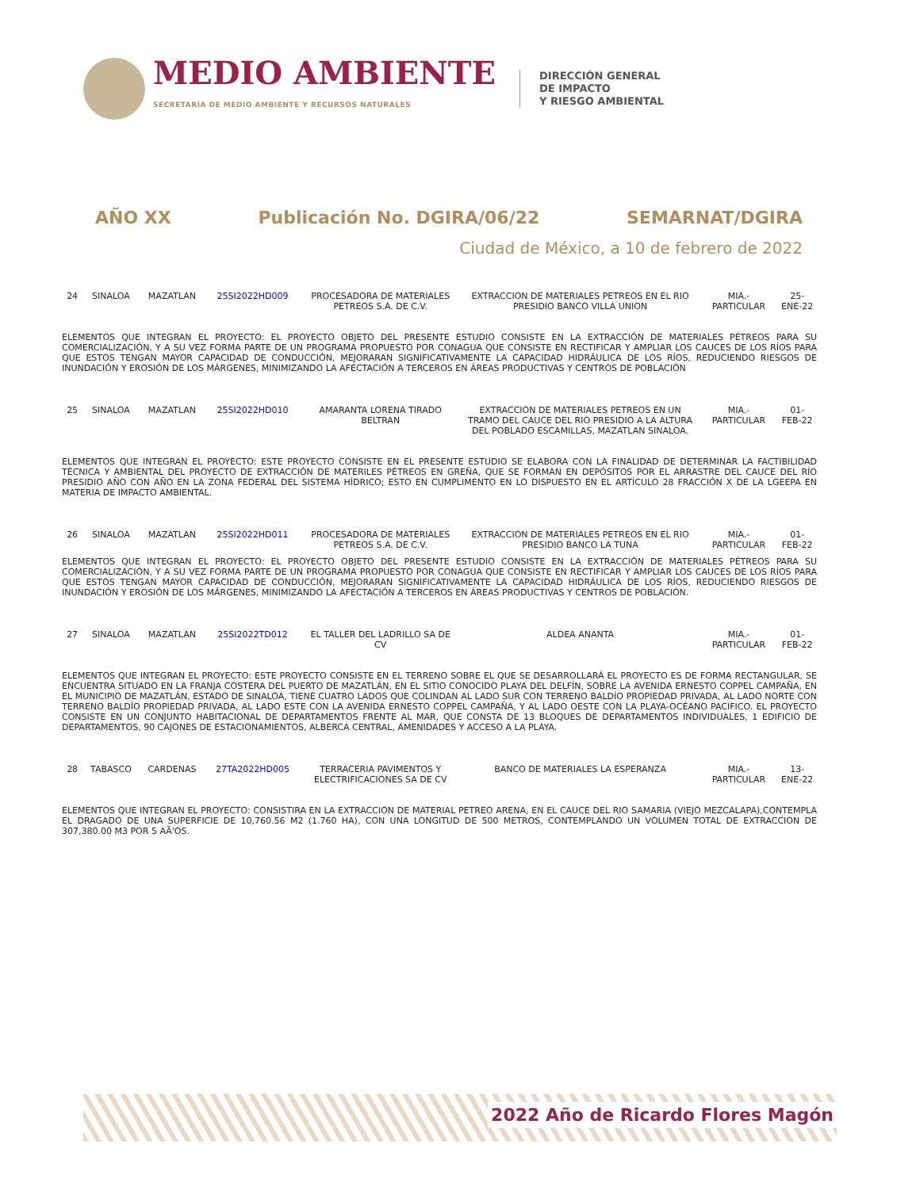MEDIO AMBIENTE
SECRETARÍA DE MEDIO AMBIENTE Y RECURSOS NATURALES
DIRECCIÓN GENERAL
DE IMPACTO
Y RIESGO AMBIENTAL
AÑO XX Publicación No. DGIRA/06/22 SEMARNAT/DGIRA
Ciudad de México, a 10 de febrero de 2022
| 24 | SINALOA | MAZATLAN | 25SI2022HD009 | PROCESADORA DE MATERIALES PETREOS S.A. DE C.V. | EXTRACCION DE MATERIALES PETREOS EN EL RIO PRESIDIO BANCO VILLA UNION | MIA.-PARTICULAR | 25-ENE-22 |
| ELEMENTOS QUE INTEGRAN EL PROYECTO: EL PROYECTO OBJETO DEL PRESENTE ESTUDIO CONSISTE EN LA EXTRACCIÓN DE MATERIALES PÉTREOS PARA SU COMERCIALIZACIÓN, Y A SU VEZ FORMA PARTE DE UN PROGRAMA PROPUESTO POR CONAGUA QUE CONSISTE EN RECTIFICAR Y AMPLIAR LOS CAUCES DE LOS RÍOS PARA QUE ESTOS TENGAN MAYOR CAPACIDAD DE CONDUCCIÓN, MEJORARAN SIGNIFICATIVAMENTE LA CAPACIDAD HIDRÁULICA DE LOS RÍOS, REDUCIENDO RIESGOS DE INUNDACIÓN Y EROSIÓN DE LOS MÁRGENES, MINIMIZANDO LA AFECTACIÓN A TERCEROS EN ÁREAS PRODUCTIVAS Y CENTROS DE POBLACIÓN | | | | | | | |
| 25 | SINALOA | MAZATLAN | 25SI2022HD010 | AMARANTA LORENA TIRADO BELTRAN | EXTRACCION DE MATERIALES PETREOS EN UN TRAMO DEL CAUCE DEL RIO PRESIDIO A LA ALTURA DEL POBLADO ESCAMILLAS, MAZATLAN SINALOA. | MIA.-PARTICULAR | 01-FEB-22 |
| ELEMENTOS QUE INTEGRAN EL PROYECTO: ESTE PROYECTO CONSISTE EN EL PRESENTE ESTUDIO SE ELABORA CON LA FINALIDAD DE DETERMINAR LA FACTIBILIDAD TÉCNICA Y AMBIENTAL DEL PROYECTO DE EXTRACCIÓN DE MATERILES PÉTREOS EN GREÑA, QUE SE FORMAN EN DEPÓSITOS POR EL ARRASTRE DEL CAUCE DEL RÍO PRESIDIO AÑO CON AÑO EN LA ZONA FEDERAL DEL SISTEMA HÍDRICO; ESTO EN CUMPLIMENTO EN LO DISPUESTO EN EL ARTÍCULO 28 FRACCIÓN X DE LA LGEEPA EN MATERIA DE IMPACTO AMBIENTAL. | | | | | | | |
| 26 | SINALOA | MAZATLAN | 25SI2022HD011 | PROCESADORA DE MATERIALES PETREOS S.A. DE C.V. | EXTRACCION DE MATERIALES PETREOS EN EL RIO PRESIDIO BANCO LA TUNA | MIA.-PARTICULAR | 01-FEB-22 |
| ELEMENTOS QUE INTEGRAN EL PROYECTO: EL PROYECTO OBJETO DEL PRESENTE ESTUDIO CONSISTE EN LA EXTRACCIÓN DE MATERIALES PÉTREOS PARA SU COMERCIALIZACIÓN, Y A SU VEZ FORMA PARTE DE UN PROGRAMA PROPUESTO POR CONAGUA QUE CONSISTE EN RECTIFICAR Y AMPLIAR LOS CAUCES DE LOS RÍOS PARA QUE ESTOS TENGAN MAYOR CAPACIDAD DE CONDUCCIÓN, MEJORARAN SIGNIFICATIVAMENTE LA CAPACIDAD HIDRÁULICA DE LOS RÍOS, REDUCIENDO RIESGOS DE INUNDACIÓN Y EROSIÓN DE LOS MÁRGENES, MINIMIZANDO LA AFECTACIÓN A TERCEROS EN ÁREAS PRODUCTIVAS Y CENTROS DE POBLACIÓN. | | | | | | | |
| 27 | SINALOA | MAZATLAN | 25SI2022TD012 | EL TALLER DEL LADRILLO SA DE CV | ALDEA ANANTA | MIA.-PARTICULAR | 01-FEB-22 |
| ELEMENTOS QUE INTEGRAN EL PROYECTO: ESTE PROYECTO CONSISTE EN EL TERRENO SOBRE EL QUE SE DESARROLLARÁ EL PROYECTO ES DE FORMA RECTANGULAR, SE ENCUENTRA SITUADO EN LA FRANJA COSTERA DEL PUERTO DE MAZATLÁN, EN EL SITIO CONOCIDO PLAYA DEL DELFÍN, SOBRE LA AVENIDA ERNESTO COPPEL CAMPAÑA, EN EL MUNICIPIO DE MAZATLÁN, ESTADO DE SINALOA, TIENE CUATRO LADOS QUE COLINDAN AL LADO SUR CON TERRENO BALDÍO PROPIEDAD PRIVADA, AL LADO NORTE CON TERRENO BALDÍO PROPIEDAD PRIVADA, AL LADO ESTE CON LA AVENIDA ERNESTO COPPEL CAMPAÑA, Y AL LADO OESTE CON LA PLAYA-OCÉANO PACIFICO. EL PROYECTO CONSISTE EN UN CONJUNTO HABITACIONAL DE DEPARTAMENTOS FRENTE AL MAR, QUE CONSTA DE 13 BLOQUES DE DEPARTAMENTOS INDIVIDUALES, 1 EDIFICIO DE DEPARTAMENTOS, 90 CAJONES DE ESTACIONAMIENTOS, ALBERCA CENTRAL, AMENIDADES Y ACCESO A LA PLAYA. | | | | | | | |
| 28 | TABASCO | CARDENAS | 27TA2022HD005 | TERRACERIA PAVIMENTOS Y ELECTRIFICACIONES SA DE CV | BANCO DE MATERIALES LA ESPERANZA | MIA.-PARTICULAR | 13-ENE-22 |
| ELEMENTOS QUE INTEGRAN EL PROYECTO: CONSISTIRA EN LA EXTRACCION DE MATERIAL PETREO ARENA, EN EL CAUCE DEL RIO SAMARIA (VIEJO MEZCALAPA),CONTEMPLA EL DRAGADO DE UNA SUPERFICIE DE 10,760.56 M2 (1.760 HA), CON UNA LONGITUD DE 500 METROS, CONTEMPLANDO UN VOLUMEN TOTAL DE EXTRACCION DE 307,380.00 M3 POR 5 AÃ'OS. | | | | | | | |
2022 Año de Ricardo Flores Magón